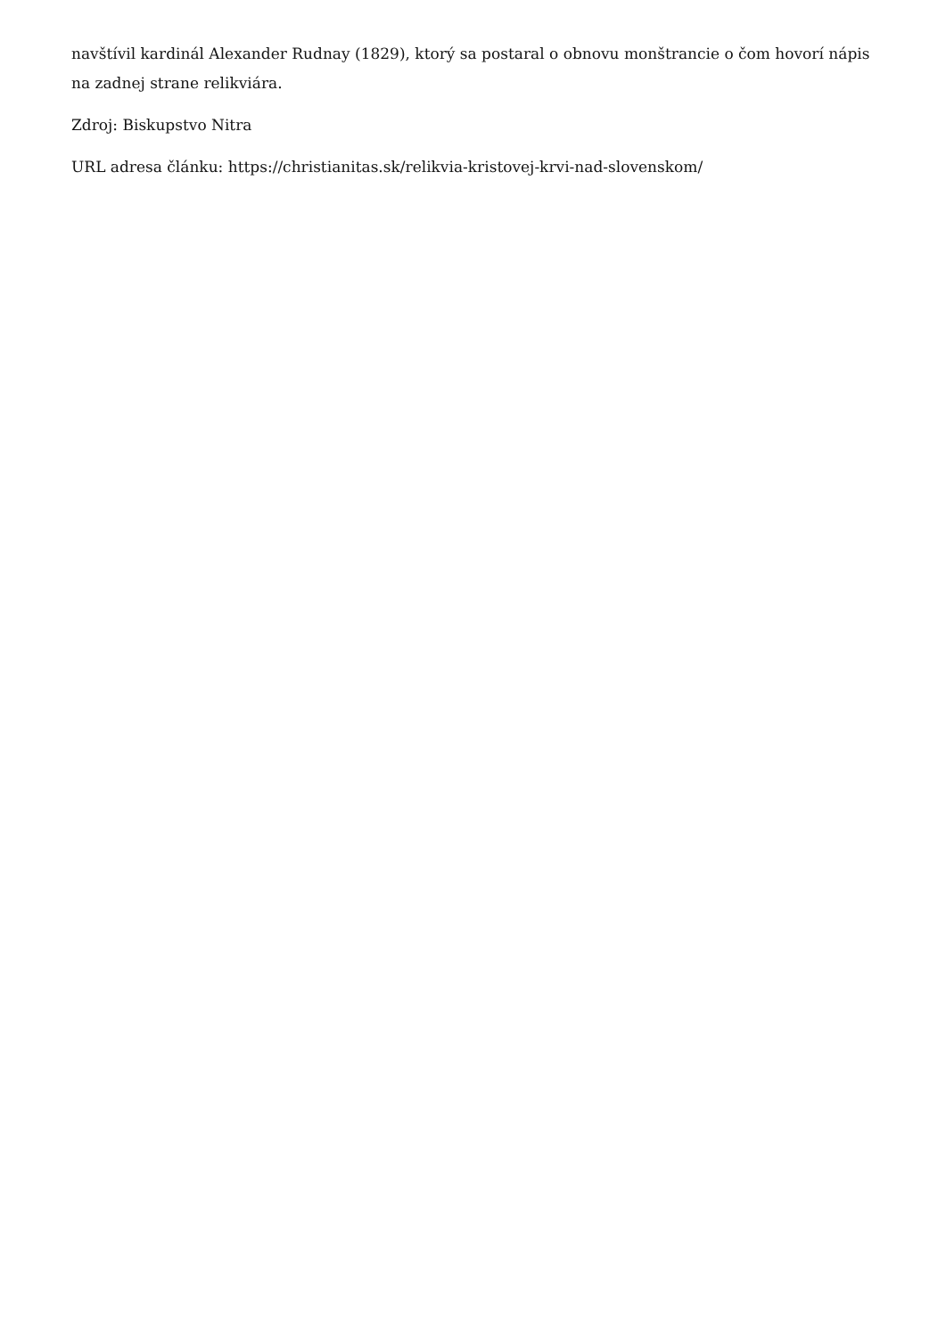navštívil kardinál Alexander Rudnay (1829), ktorý sa postaral o obnovu monštrancie o čom hovorí nápis na zadnej strane relikviára.
Zdroj: Biskupstvo Nitra
URL adresa článku: https://christianitas.sk/relikvia-kristovej-krvi-nad-slovenskom/